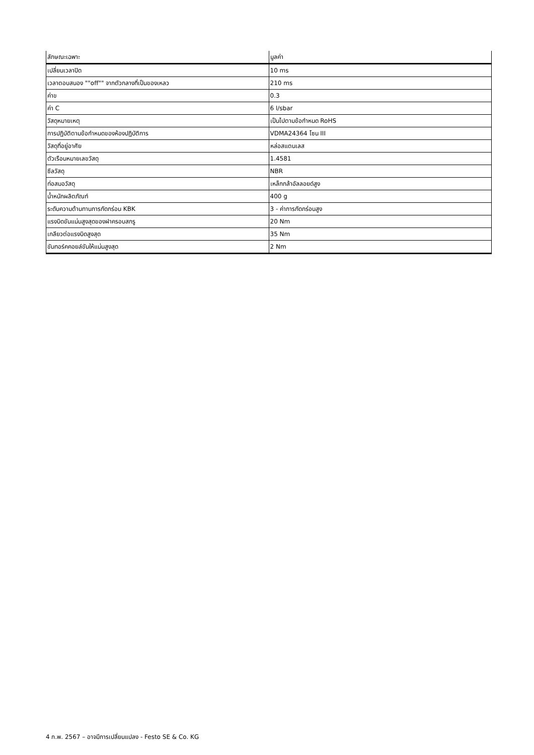| ลักษณะเฉพาะ | มูลค่า |
| --- | --- |
| เปลี่ยนเวลาปิด | 10 ms |
| เวลาตอบสนอง ""off"" จากตัวกลางที่เป็นของเหลว | 210 ms |
| ค่าข | 0.3 |
| ค่า C | 6 l/sbar |
| วัสดุหมายเหตุ | เป็นไปตามข้อกำหนด RoHS |
| การปฏิบัติตามข้อกำหนดของห้องปฏิบัติการ | VDMA24364 โซน III |
| วัสดุที่อยู่อาศัย | หล่อสแตนเลส |
| ตัวเรือนหมายเลขวัสดุ | 1.4581 |
| ซีลวัสดุ | NBR |
| ท่อสมอวัสดุ | เหล็กกล้าอัลลอยด์สูง |
| น้ำหนักผลิตภัณฑ์ | 400 g |
| ระดับความต้านทานการกัดกร่อน KBK | 3 - ค่าการกัดกร่อนสูง |
| แรงบิดขันแน่นสูงสุดของฝาครอบสกรู | 20 Nm |
| เกลียวต่อแรงบิดสูงสุด | 35 Nm |
| ขันทอร์คคอยล์ขันให้แน่นสูงสุด | 2 Nm |
4 ก.พ. 2567 – อาจมีการเปลี่ยนแปลง - Festo SE & Co. KG